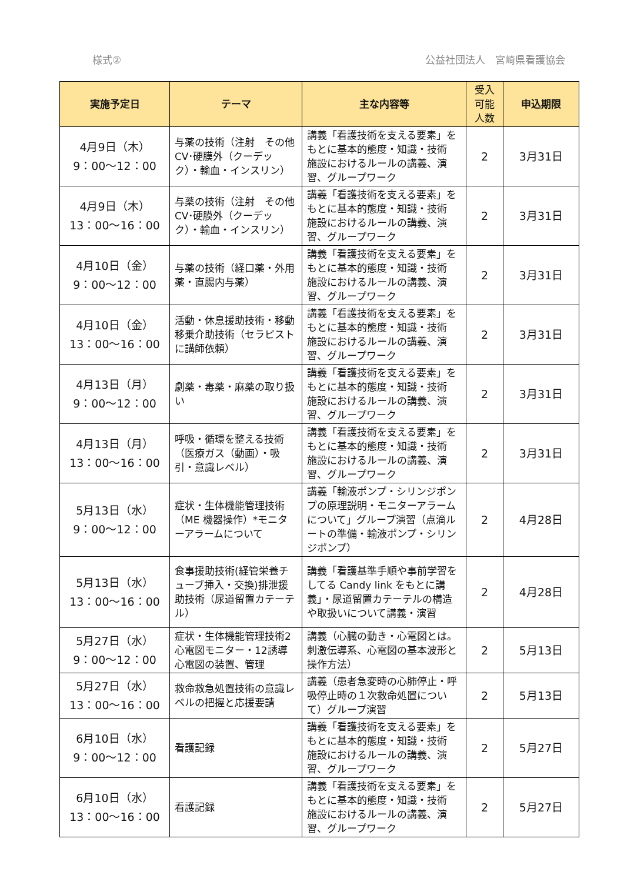様式② 公益社団法人　宮崎県看護協会
| 実施予定日 | テーマ | 主な内容等 | 受入 可能 人数 | 申込期限 |
| --- | --- | --- | --- | --- |
| 4月9日（木） 9：00～12：00 | 与薬の技術（注射 その他 CV･硬膜外（クーデック）・輸血・インスリン） | 講義「看護技術を支える要素」をもとに基本的態度・知識・技術 施設におけるルールの講義、演習、グループワーク | 2 | 3月31日 |
| 4月9日（木） 13：00～16：00 | 与薬の技術（注射 その他 CV･硬膜外（クーデック）・輸血・インスリン） | 講義「看護技術を支える要素」をもとに基本的態度・知識・技術 施設におけるルールの講義、演習、グループワーク | 2 | 3月31日 |
| 4月10日（金） 9：00～12：00 | 与薬の技術（経口薬・外用薬・直腸内与薬） | 講義「看護技術を支える要素」をもとに基本的態度・知識・技術 施設におけるルールの講義、演習、グループワーク | 2 | 3月31日 |
| 4月10日（金） 13：00～16：00 | 活動・休息援助技術・移動移乗介助技術（セラピストに講師依頼） | 講義「看護技術を支える要素」をもとに基本的態度・知識・技術 施設におけるルールの講義、演習、グループワーク | 2 | 3月31日 |
| 4月13日（月） 9：00～12：00 | 劇薬・毒薬・麻薬の取り扱い | 講義「看護技術を支える要素」をもとに基本的態度・知識・技術 施設におけるルールの講義、演習、グループワーク | 2 | 3月31日 |
| 4月13日（月） 13：00～16：00 | 呼吸・循環を整える技術（医療ガス（動画）・吸引・意識レベル） | 講義「看護技術を支える要素」をもとに基本的態度・知識・技術 施設におけるルールの講義、演習、グループワーク | 2 | 3月31日 |
| 5月13日（水） 9：00～12：00 | 症状・生体機能管理技術（ME 機器操作）*モニターアラームについて | 講義「輸液ポンプ・シリンジポンプの原理説明・モニターアラームについて」グループ演習（点滴ルートの準備・輸液ポンプ・シリンジポンプ） | 2 | 4月28日 |
| 5月13日（水） 13：00～16：00 | 食事援助技術(経管栄養チューブ挿入・交換)排泄援助技術（尿道留置カテーテル） | 講義「看護基準手順や事前学習をしてる Candy link をもとに講義」・尿道留置カテーテルの構造や取扱いについて講義・演習 | 2 | 4月28日 |
| 5月27日（水） 9：00～12：00 | 症状・生体機能管理技術2 心電図モニター・12誘導心電図の装置、管理 | 講義（心臓の動き・心電図とは。刺激伝導系、心電図の基本波形と操作方法） | 2 | 5月13日 |
| 5月27日（水） 13：00～16：00 | 救命救急処置技術の意識レベルの把握と応援要請 | 講義（患者急変時の心肺停止・呼吸停止時の１次救命処置について）グループ演習 | 2 | 5月13日 |
| 6月10日（水） 9：00～12：00 | 看護記録 | 講義「看護技術を支える要素」をもとに基本的態度・知識・技術 施設におけるルールの講義、演習、グループワーク | 2 | 5月27日 |
| 6月10日（水） 13：00～16：00 | 看護記録 | 講義「看護技術を支える要素」をもとに基本的態度・知識・技術 施設におけるルールの講義、演習、グループワーク | 2 | 5月27日 |